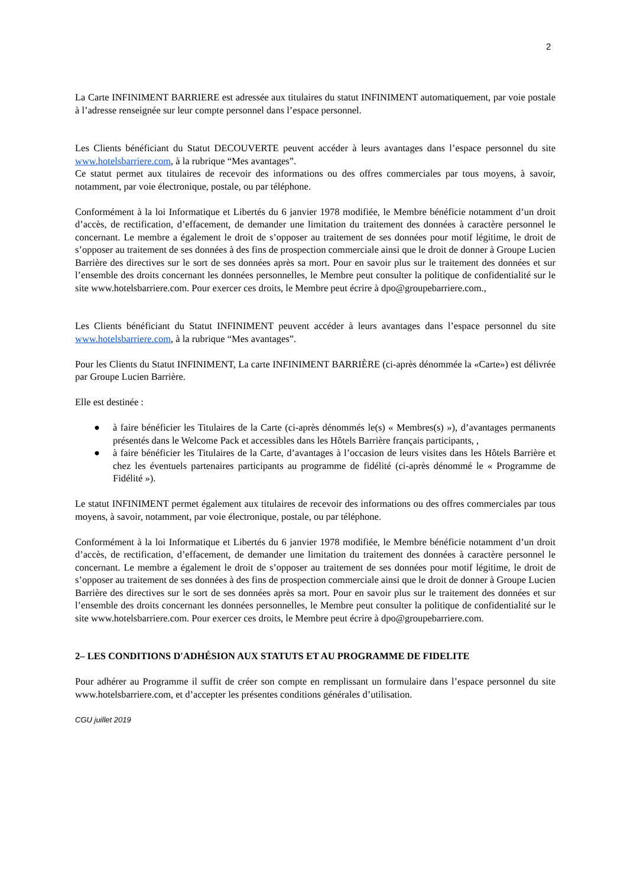2
La Carte INFINIMENT BARRIERE est adressée aux titulaires du statut INFINIMENT automatiquement, par voie postale à l’adresse renseignée sur leur compte personnel dans l’espace personnel.
Les Clients bénéficiant du Statut DECOUVERTE peuvent accéder à leurs avantages dans l’espace personnel du site www.hotelsbarriere.com, à la rubrique “Mes avantages”.
Ce statut permet aux titulaires de recevoir des informations ou des offres commerciales par tous moyens, à savoir, notamment, par voie électronique, postale, ou par téléphone.
Conformément à la loi Informatique et Libertés du 6 janvier 1978 modifiée, le Membre bénéficie notamment d’un droit d’accès, de rectification, d’effacement, de demander une limitation du traitement des données à caractère personnel le concernant. Le membre a également le droit de s’opposer au traitement de ses données pour motif légitime, le droit de s’opposer au traitement de ses données à des fins de prospection commerciale ainsi que le droit de donner à Groupe Lucien Barrière des directives sur le sort de ses données après sa mort. Pour en savoir plus sur le traitement des données et sur l’ensemble des droits concernant les données personnelles, le Membre peut consulter la politique de confidentialité sur le site www.hotelsbarriere.com. Pour exercer ces droits, le Membre peut écrire à dpo@groupebarriere.com.,
Les Clients bénéficiant du Statut INFINIMENT peuvent accéder à leurs avantages dans l’espace personnel du site www.hotelsbarriere.com, à la rubrique “Mes avantages”.
Pour les Clients du Statut INFINIMENT, La carte INFINIMENT BARRIÈRE (ci-après dénommée la «Carte») est délivrée par Groupe Lucien Barrière.
Elle est destinée :
● à faire bénéficier les Titulaires de la Carte (ci-après dénommés le(s) « Membres(s) »), d’avantages permanents présentés dans le Welcome Pack et accessibles dans les Hôtels Barrière français participants, ,
● à faire bénéficier les Titulaires de la Carte, d’avantages à l’occasion de leurs visites dans les Hôtels Barrière et chez les éventuels partenaires participants au programme de fidélité (ci-après dénommé le « Programme de Fidélité »).
Le statut INFINIMENT permet également aux titulaires de recevoir des informations ou des offres commerciales par tous moyens, à savoir, notamment, par voie électronique, postale, ou par téléphone.
Conformément à la loi Informatique et Libertés du 6 janvier 1978 modifiée, le Membre bénéficie notamment d’un droit d’accès, de rectification, d’effacement, de demander une limitation du traitement des données à caractère personnel le concernant. Le membre a également le droit de s’opposer au traitement de ses données pour motif légitime, le droit de s’opposer au traitement de ses données à des fins de prospection commerciale ainsi que le droit de donner à Groupe Lucien Barrière des directives sur le sort de ses données après sa mort. Pour en savoir plus sur le traitement des données et sur l’ensemble des droits concernant les données personnelles, le Membre peut consulter la politique de confidentialité sur le site www.hotelsbarriere.com. Pour exercer ces droits, le Membre peut écrire à dpo@groupebarriere.com.
2– LES CONDITIONS D'ADHÉSION AUX STATUTS ET AU PROGRAMME DE FIDELITE
Pour adhérer au Programme il suffit de créer son compte en remplissant un formulaire dans l’espace personnel du site www.hotelsbarriere.com, et d’accepter les présentes conditions générales d’utilisation.
CGU juillet 2019